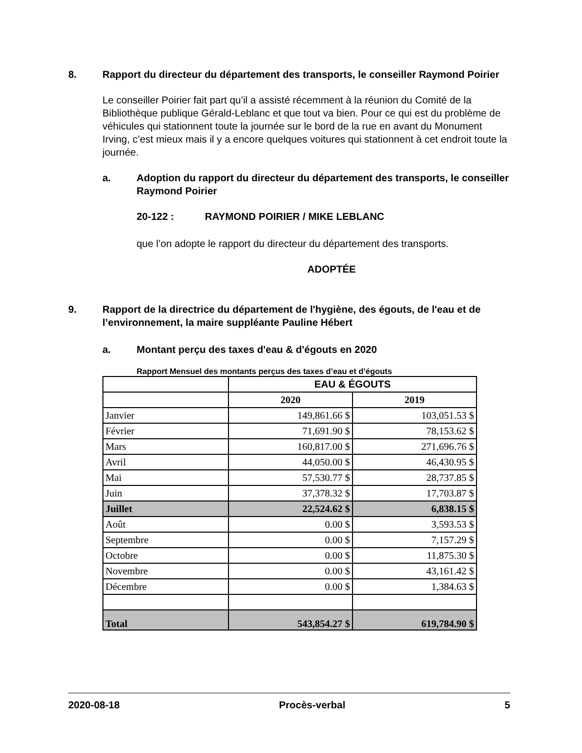8. Rapport du directeur du département des transports, le conseiller Raymond Poirier
Le conseiller Poirier fait part qu’il a assisté récemment à la réunion du Comité de la Bibliothèque publique Gérald-Leblanc et que tout va bien. Pour ce qui est du problème de véhicules qui stationnent toute la journée sur le bord de la rue en avant du Monument Irving, c’est mieux mais il y a encore quelques voitures qui stationnent à cet endroit toute la journée.
a. Adoption du rapport du directeur du département des transports, le conseiller Raymond Poirier
20-122 : RAYMOND POIRIER / MIKE LEBLANC
que l’on adopte le rapport du directeur du département des transports.
ADOPTÉE
9. Rapport de la directrice du département de l'hygiène, des égouts, de l'eau et de l’environnement, la maire suppléante Pauline Hébert
a. Montant perçu des taxes d'eau & d'égouts en 2020
Rapport Mensuel des montants perçus des taxes d’eau et d’égouts
| | EAU & ÉGOUTS | |
| | 2020 | 2019 |
| Janvier | 149,861.66 $ | 103,051.53 $ |
| Février | 71,691.90 $ | 78,153.62 $ |
| Mars | 160,817.00 $ | 271,696.76 $ |
| Avril | 44,050.00 $ | 46,430.95 $ |
| Mai | 57,530.77 $ | 28,737.85 $ |
| Juin | 37,378.32 $ | 17,703.87 $ |
| Juillet | 22,524.62 $ | 6,838.15 $ |
| Août | 0.00 $ | 3,593.53 $ |
| Septembre | 0.00 $ | 7,157.29 $ |
| Octobre | 0.00 $ | 11,875.30 $ |
| Novembre | 0.00 $ | 43,161.42 $ |
| Décembre | 0.00 $ | 1,384.63 $ |
| Total | 543,854.27 $ | 619,784.90 $ |
2020-08-18 Procès-verbal 5